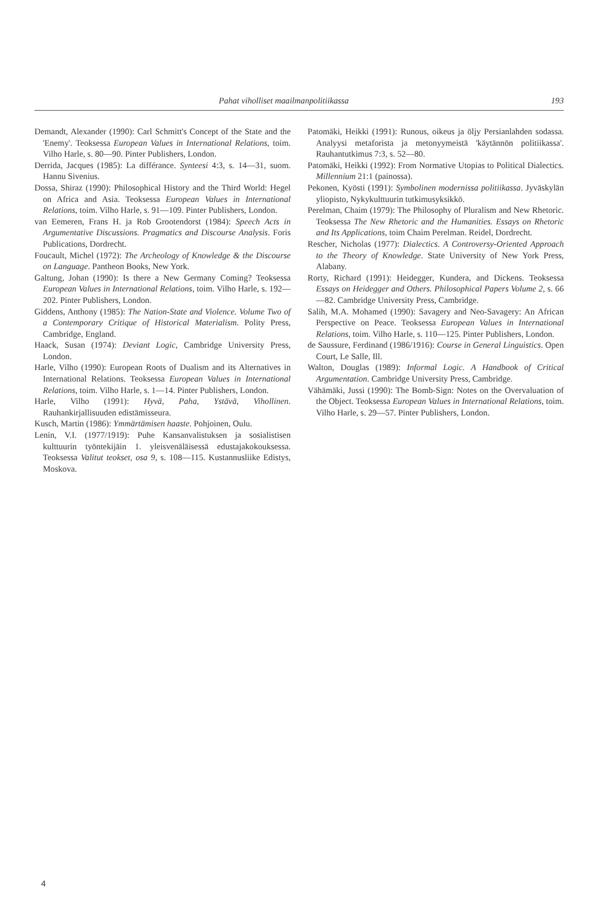Pahat viholliset maailmanpolitiikassa 193
Demandt, Alexander (1990): Carl Schmitt's Concept of the State and the 'Enemy'. Teoksessa European Values in International Relations, toim. Vilho Harle, s. 80—90. Pinter Publishers, London.
Derrida, Jacques (1985): La différance. Synteesi 4:3, s. 14—31, suom. Hannu Sivenius.
Dossa, Shiraz (1990): Philosophical History and the Third World: Hegel on Africa and Asia. Teoksessa European Values in International Relations, toim. Vilho Harle, s. 91—109. Pinter Publishers, London.
van Eemeren, Frans H. ja Rob Grootendorst (1984): Speech Acts in Argumentative Discussions. Pragmatics and Discourse Analysis. Foris Publications, Dordrecht.
Foucault, Michel (1972): The Archeology of Knowledge & the Discourse on Language. Pantheon Books, New York.
Galtung, Johan (1990): Is there a New Germany Coming? Teoksessa European Values in International Relations, toim. Vilho Harle, s. 192—202. Pinter Publishers, London.
Giddens, Anthony (1985): The Nation-State and Violence. Volume Two of a Contemporary Critique of Historical Materialism. Polity Press, Cambridge, England.
Haack, Susan (1974): Deviant Logic, Cambridge University Press, London.
Harle, Vilho (1990): European Roots of Dualism and its Alternatives in International Relations. Teoksessa European Values in International Relations, toim. Vilho Harle, s. 1—14. Pinter Publishers, London.
Harle, Vilho (1991): Hyvä, Paha, Ystävä, Vihollinen. Rauhankirjallisuuden edistämisseura.
Kusch, Martin (1986): Ymmärtämisen haaste. Pohjoinen, Oulu.
Lenin, V.I. (1977/1919): Puhe Kansanvalistuksen ja sosialistisen kulttuurin työntekijäin 1. yleisvenäläisessä edustajakokouksessa. Teoksessa Valitut teokset, osa 9, s. 108—115. Kustannusliike Edistys, Moskova.
Patomäki, Heikki (1991): Runous, oikeus ja öljy Persianlahden sodassa. Analyysi metaforista ja metonyymeistä 'käytännön politiikassa'. Rauhantutkimus 7:3, s. 52—80.
Patomäki, Heikki (1992): From Normative Utopias to Political Dialectics. Millennium 21:1 (painossa).
Pekonen, Kyösti (1991): Symbolinen modernissa politiikassa. Jyväskylän yliopisto, Nykykulttuurin tutkimusyksikkö.
Perelman, Chaim (1979): The Philosophy of Pluralism and New Rhetoric. Teoksessa The New Rhetoric and the Humanities. Essays on Rhetoric and Its Applications, toim Chaim Perelman. Reidel, Dordrecht.
Rescher, Nicholas (1977): Dialectics. A Controversy-Oriented Approach to the Theory of Knowledge. State University of New York Press, Alabany.
Rorty, Richard (1991): Heidegger, Kundera, and Dickens. Teoksessa Essays on Heidegger and Others. Philosophical Papers Volume 2, s. 66—82. Cambridge University Press, Cambridge.
Salih, M.A. Mohamed (1990): Savagery and Neo-Savagery: An African Perspective on Peace. Teoksessa European Values in International Relations, toim. Vilho Harle, s. 110—125. Pinter Publishers, London.
de Saussure, Ferdinand (1986/1916): Course in General Linguistics. Open Court, Le Salle, Ill.
Walton, Douglas (1989): Informal Logic. A Handbook of Critical Argumentation. Cambridge University Press, Cambridge.
Vähämäki, Jussi (1990): The Bomb-Sign: Notes on the Overvaluation of the Object. Teoksessa European Values in International Relations, toim. Vilho Harle, s. 29—57. Pinter Publishers, London.
4